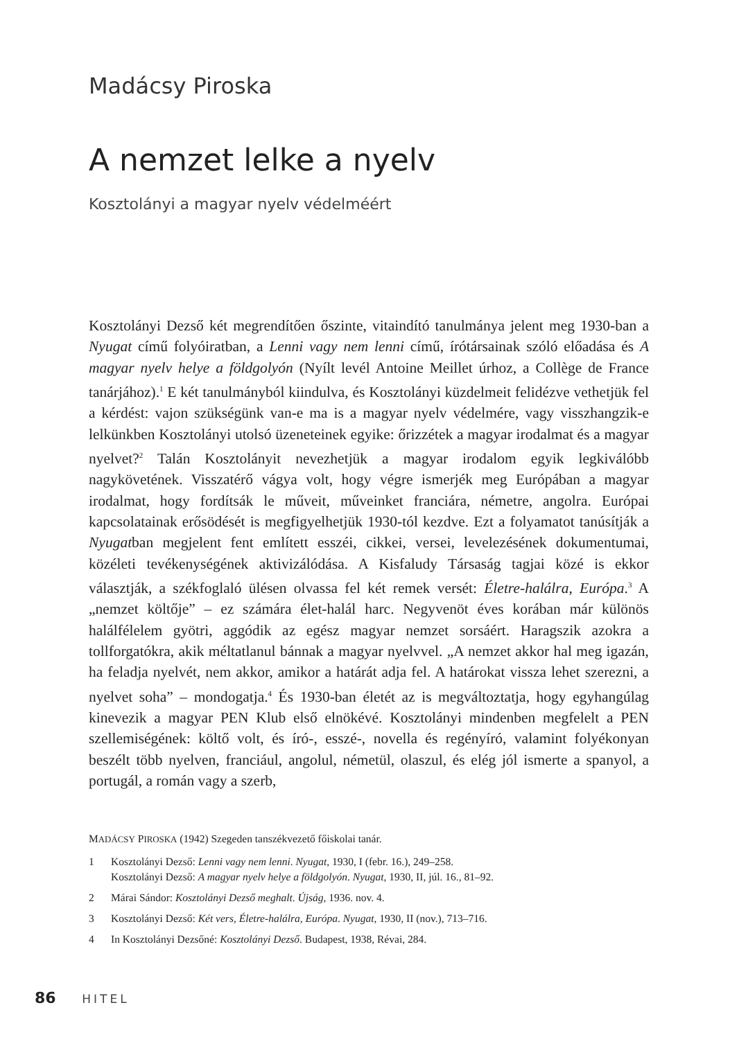Madácsy Piroska
A nemzet lelke a nyelv
Kosztolányi a magyar nyelv védelméért
Kosztolányi Dezső két megrendítően őszinte, vitaindító tanulmánya jelent meg 1930-ban a Nyugat című folyóiratban, a Lenni vagy nem lenni című, írótársainak szóló előadása és A magyar nyelv helye a földgolyón (Nyílt levél Antoine Meillet úrhoz, a Collège de France tanárjához).<sup>1</sup> E két tanulmányból kiindulva, és Kosztolányi küzdelmeit felidézve vethetjük fel a kérdést: vajon szükségünk van-e ma is a magyar nyelv védelmére, vagy visszhangzik-e lelkünkben Kosztolányi utolsó üzeneteinek egyike: őrizzétek a magyar irodalmat és a magyar nyelvet?<sup>2</sup> Talán Kosztolányit nevezhetjük a magyar irodalom egyik legkiválóbb nagykövetének. Visszatérő vágya volt, hogy végre ismerjék meg Európában a magyar irodalmat, hogy fordítsák le műveit, műveinket franciára, németre, angolra. Európai kapcsolatainak erősödését is megfigyelhetjük 1930-tól kezdve. Ezt a folyamatot tanúsítják a Nyugatban megjelent fent említett esszéi, cikkei, versei, levelezésének dokumentumai, közéleti tevékenységének aktivizálódása. A Kisfaludy Társaság tagjai közé is ekkor választják, a székfoglaló ülésen olvassa fel két remek versét: Életre-halálra, Európa.<sup>3</sup> A „nemzet költője” – ez számára élet-halál harc. Negyvenöt éves korában már különös halálfélelem gyötri, aggódik az egész magyar nemzet sorsáért. Haragszik azokra a tollforgatókra, akik méltatlanul bánnak a magyar nyelvvel. „A nemzet akkor hal meg igazán, ha feladja nyelvét, nem akkor, amikor a határát adja fel. A határokat vissza lehet szerezni, a nyelvet soha” – mondogatja.<sup>4</sup> És 1930-ban életét az is megváltoztatja, hogy egyhangúlag kinevezik a magyar PEN Klub első elnökévé. Kosztolányi mindenben megfelelt a PEN szellemiségének: költő volt, és író-, esszé-, novella és regényíró, valamint folyékonyan beszélt több nyelven, franciául, angolul, németül, olaszul, és elég jól ismerte a spanyol, a portugál, a román vagy a szerb,
MADÁCSY PIROSKA (1942) Szegeden tanszékvezető főiskolai tanár.
1 Kosztolányi Dezső: Lenni vagy nem lenni. Nyugat, 1930, I (febr. 16.), 249–258.
Kosztolányi Dezső: A magyar nyelv helye a földgolyón. Nyugat, 1930, II, júl. 16., 81–92.
2 Márai Sándor: Kosztolányi Dezső meghalt. Újság, 1936. nov. 4.
3 Kosztolányi Dezső: Két vers, Életre-halálra, Európa. Nyugat, 1930, II (nov.), 713–716.
4 In Kosztolányi Dezsőné: Kosztolányi Dezső. Budapest, 1938, Révai, 284.
86 HITEL